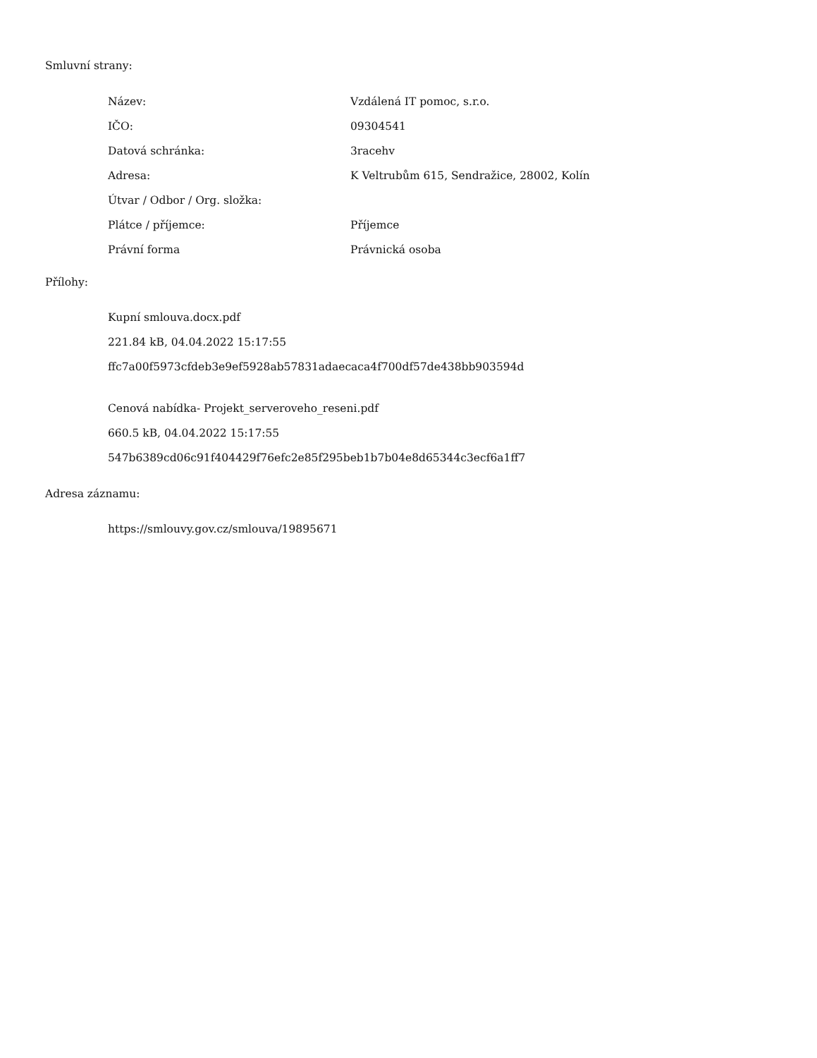Smluvní strany:
| Název: | Vzdálená IT pomoc, s.r.o. |
| IČO: | 09304541 |
| Datová schránka: | 3racehv |
| Adresa: | K Veltrubům 615, Sendražice, 28002, Kolín |
| Útvar / Odbor / Org. složka: | |
| Plátce / příjemce: | Příjemce |
| Právní forma | Právnická osoba |
Přílohy:
Kupní smlouva.docx.pdf
221.84 kB, 04.04.2022 15:17:55
ffc7a00f5973cfdeb3e9ef5928ab57831adaecaca4f700df57de438bb903594d
Cenová nabídka- Projekt_serveroveho_reseni.pdf
660.5 kB, 04.04.2022 15:17:55
547b6389cd06c91f404429f76efc2e85f295beb1b7b04e8d65344c3ecf6a1ff7
Adresa záznamu:
https://smlouvy.gov.cz/smlouva/19895671